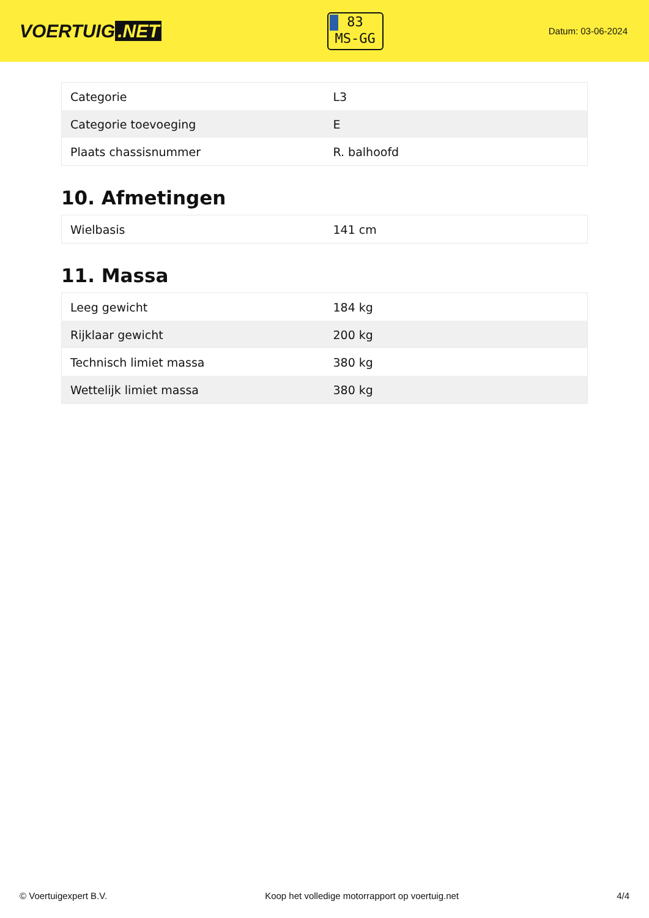VOERTUIG.NET
83
MS-GG
Datum: 03-06-2024
| Categorie | L3 |
| Categorie toevoeging | E |
| Plaats chassisnummer | R. balhoofd |
10. Afmetingen
| Wielbasis | 141 cm |
11. Massa
| Leeg gewicht | 184 kg |
| Rijklaar gewicht | 200 kg |
| Technisch limiet massa | 380 kg |
| Wettelijk limiet massa | 380 kg |
© Voertuigexpert B.V. Koop het volledige motorrapport op voertuig.net 4/4